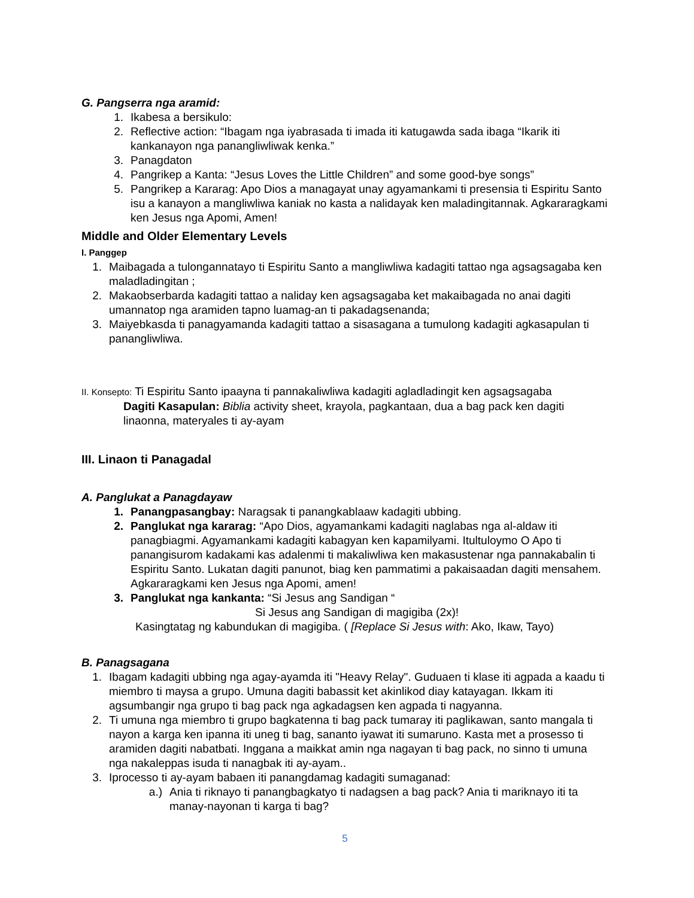G. Pangserra nga aramid:
1. Ikabesa a bersikulo:
2. Reflective action: “Ibagam nga iyabrasada ti imada iti katugawda sada ibaga “Ikarik iti kankanayon nga panangliwliwak kenka.”
3. Panagdaton
4. Pangrikep a Kanta: “Jesus Loves the Little Children” and some good-bye songs”
5. Pangrikep a Kararag: Apo Dios a managayat unay agyamankami ti presensia ti Espiritu Santo isu a kanayon a mangliwliwa kaniak no kasta a nalidayak ken maladingitannak. Agkararagkami ken Jesus nga Apomi, Amen!
Middle and Older Elementary Levels
I. Panggep
1. Maibagada a tulongannatayo ti Espiritu Santo a mangliwliwa kadagiti tattao nga agsagsagaba ken maladladingitan ;
2. Makaobserbarda kadagiti tattao a naliday ken agsagsagaba ket makaibagada no anai dagiti umannatop nga aramiden tapno luamag-an ti pakadagsenanda;
3. Maiyebkasda ti panagyamanda kadagiti tattao a sisasagana a tumulong kadagiti agkasapulan ti panangliwliwa.
II. Konsepto: Ti Espiritu Santo ipaayna ti pannakaliwliwa kadagiti agladladingit ken agsagsagaba
Dagiti Kasapulan: Biblia activity sheet, krayola, pagkantaan, dua a bag pack ken dagiti linaonna, materyales ti ay-ayam
III. Linaon ti Panagadal
A. Panglukat a Panagdayaw
1. Panangpasangbay: Naragsak ti panangkablaaw kadagiti ubbing.
2. Panglukat nga kararag: “Apo Dios, agyamankami kadagiti naglabas nga al-aldaw iti panagbiagmi. Agyamankami kadagiti kabagyan ken kapamilyami. Itultuloymo O Apo ti panangisurom kadakami kas adalenmi ti makaliwliwa ken makasustenar nga pannakabalin ti Espiritu Santo. Lukatan dagiti panunot, biag ken pammatimi a pakaisaadan dagiti mensahem. Agkararagkami ken Jesus nga Apomi, amen!
3. Panglukat nga kankanta: “Si Jesus ang Sandigan “
Si Jesus ang Sandigan di magigiba (2x)!
Kasingtatag ng kabundukan di magigiba. ( [Replace Si Jesus with: Ako, Ikaw, Tayo)
B. Panagsagana
1. Ibagam kadagiti ubbing nga agay-ayamda iti "Heavy Relay". Guduaen ti klase iti agpada a kaadu ti miembro ti maysa a grupo. Umuna dagiti babassit ket akinlikod diay katayagan. Ikkam iti agsumbangir nga grupo ti bag pack nga agkadagsen ken agpada ti nagyanna.
2. Ti umuna nga miembro ti grupo bagkatenna ti bag pack tumaray iti paglikawan, santo mangala ti nayon a karga ken ipanna iti uneg ti bag, sananto iyawat iti sumaruno. Kasta met a prosesso ti aramiden dagiti nabatbati. Inggana a maikkat amin nga nagayan ti bag pack, no sinno ti umuna nga nakaleppas isuda ti nanagbak iti ay-ayam..
3. Iprocesso ti ay-ayam babaen iti panangdamag kadagiti sumaganad:
a.) Ania ti riknayo ti panangbagkatyo ti nadagsen a bag pack? Ania ti mariknayo iti ta manay-nayonan ti karga ti bag?
5